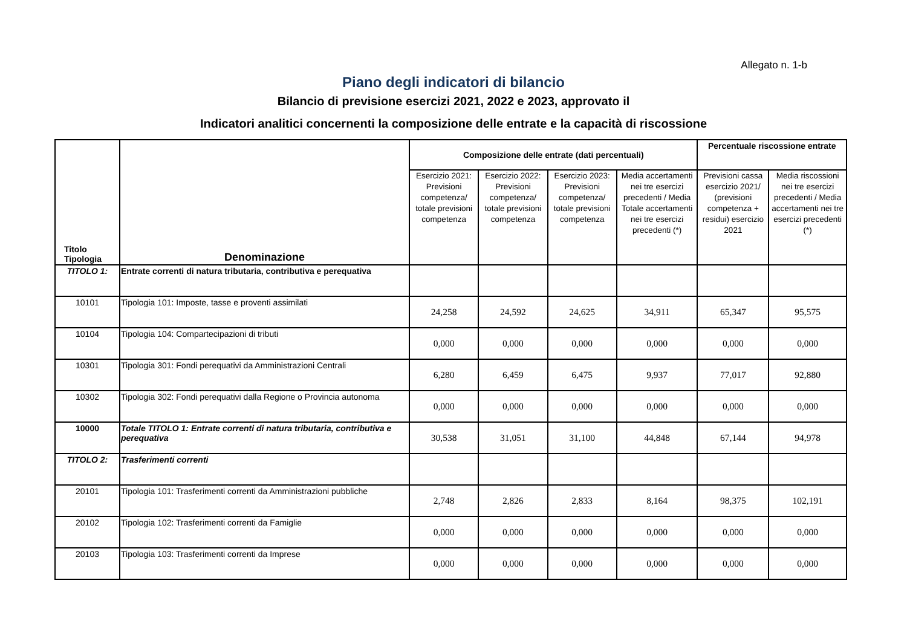Allegato n. 1-b
Piano degli indicatori di bilancio
Bilancio di previsione esercizi 2021, 2022 e 2023, approvato il
Indicatori analitici concernenti la composizione delle entrate e la capacità di riscossione
| Titolo Tipologia | Denominazione | Composizione delle entrate (dati percentuali) | | | | Percentuale riscossione entrate | |
| --- | --- | --- | --- | --- | --- | --- | --- |
| | | Esercizio 2021: Previsioni competenza/ totale previsioni competenza | Esercizio 2022: Previsioni competenza/ totale previsioni competenza | Esercizio 2023: Previsioni competenza/ totale previsioni competenza | Media accertamenti nei tre esercizi precedenti / Media Totale accertamenti nei tre esercizi precedenti (*) | Previsioni cassa esercizio 2021/ (previsioni competenza + residui) esercizio 2021 | Media riscossioni nei tre esercizi precedenti / Media accertamenti nei tre esercizi precedenti (*) |
| TITOLO 1: | Entrate correnti di natura tributaria, contributiva e perequativa | | | | | | |
| 10101 | Tipologia 101: Imposte, tasse e proventi assimilati | 24,258 | 24,592 | 24,625 | 34,911 | 65,347 | 95,575 |
| 10104 | Tipologia 104: Compartecipazioni di tributi | 0,000 | 0,000 | 0,000 | 0,000 | 0,000 | 0,000 |
| 10301 | Tipologia 301: Fondi perequativi da Amministrazioni Centrali | 6,280 | 6,459 | 6,475 | 9,937 | 77,017 | 92,880 |
| 10302 | Tipologia 302: Fondi perequativi dalla Regione o Provincia autonoma | 0,000 | 0,000 | 0,000 | 0,000 | 0,000 | 0,000 |
| 10000 | Totale TITOLO 1: Entrate correnti di natura tributaria, contributiva e perequativa | 30,538 | 31,051 | 31,100 | 44,848 | 67,144 | 94,978 |
| TITOLO 2: | Trasferimenti correnti | | | | | | |
| 20101 | Tipologia 101: Trasferimenti correnti da Amministrazioni pubbliche | 2,748 | 2,826 | 2,833 | 8,164 | 98,375 | 102,191 |
| 20102 | Tipologia 102: Trasferimenti correnti da Famiglie | 0,000 | 0,000 | 0,000 | 0,000 | 0,000 | 0,000 |
| 20103 | Tipologia 103: Trasferimenti correnti da Imprese | 0,000 | 0,000 | 0,000 | 0,000 | 0,000 | 0,000 |